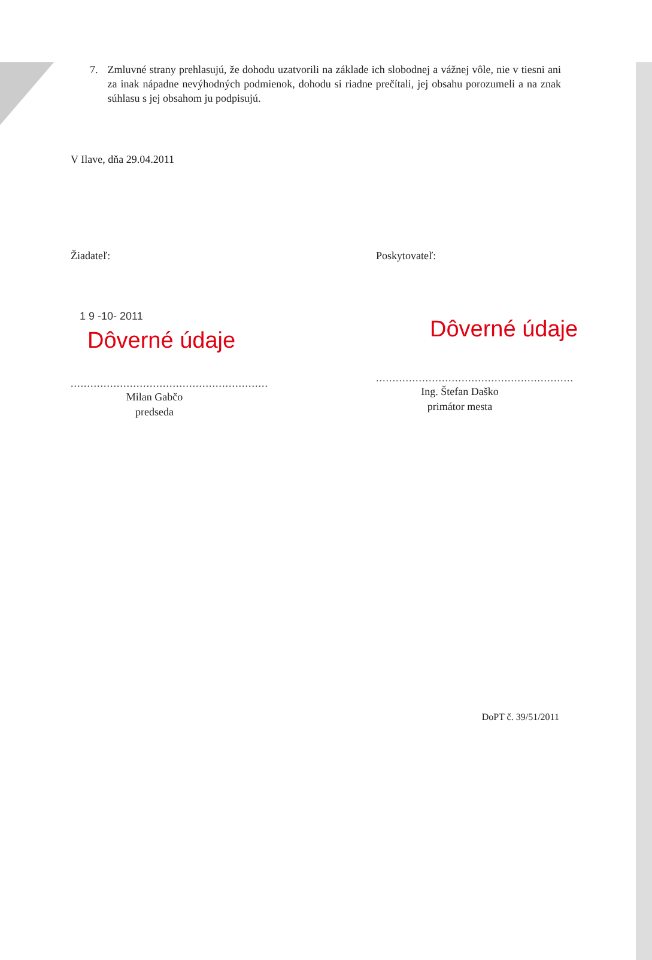7. Zmluvné strany prehlasujú, že dohodu uzatvorili na základe ich slobodnej a vážnej vôle, nie v tiesni ani za inak nápadne nevýhodných podmienok, dohodu si riadne prečítali, jej obsahu porozumeli a na znak súhlasu s jej obsahom ju podpisujú.
V Ilave, dňa 29.04.2011
Žiadateľ:
1 9 -10- 2011
Dôverné údaje
............................................................
Milan Gabčo
predseda
Poskytovateľ:
Dôverné údaje
............................................................
Ing. Štefan Daško
primátor mesta
DoPT č. 39/51/2011